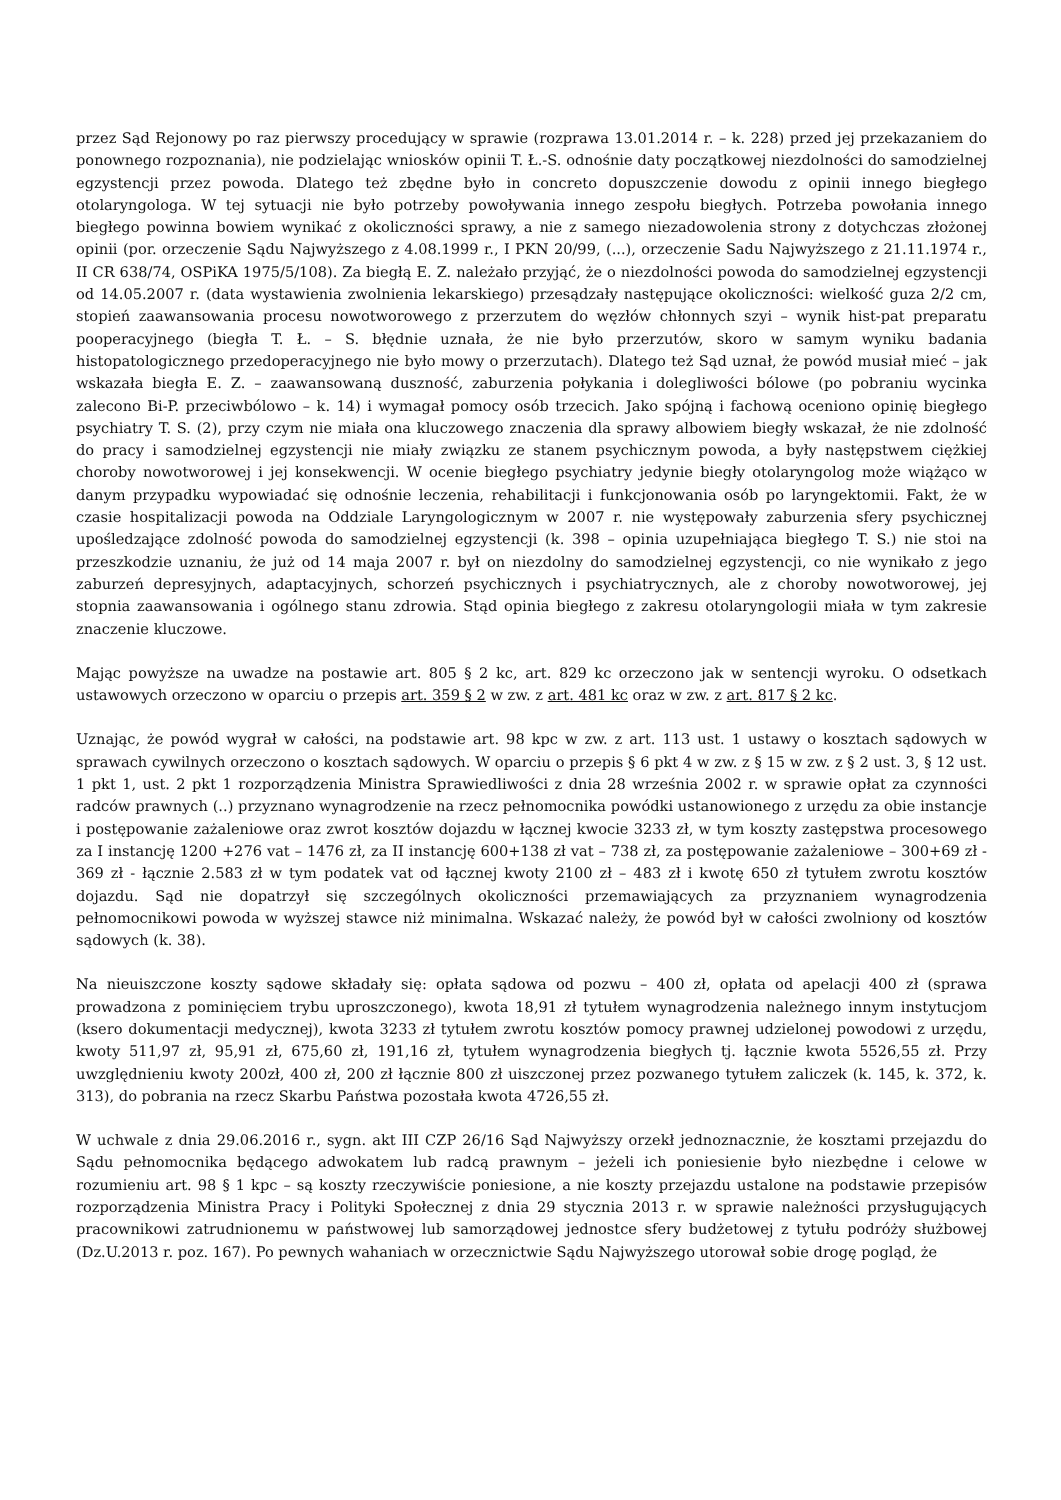przez Sąd Rejonowy po raz pierwszy procedujący w sprawie (rozprawa 13.01.2014 r. – k. 228) przed jej przekazaniem do ponownego rozpoznania), nie podzielając wniosków opinii T. Ł.-S. odnośnie daty początkowej niezdolności do samodzielnej egzystencji przez powoda. Dlatego też zbędne było in concreto dopuszczenie dowodu z opinii innego biegłego otolaryngologa. W tej sytuacji nie było potrzeby powoływania innego zespołu biegłych. Potrzeba powołania innego biegłego powinna bowiem wynikać z okoliczności sprawy, a nie z samego niezadowolenia strony z dotychczas złożonej opinii (por. orzeczenie Sądu Najwyższego z 4.08.1999 r., I PKN 20/99, (...), orzeczenie Sadu Najwyższego z 21.11.1974 r., II CR 638/74, OSPiKA 1975/5/108). Za biegłą E. Z. należało przyjąć, że o niezdolności powoda do samodzielnej egzystencji od 14.05.2007 r. (data wystawienia zwolnienia lekarskiego) przesądzały następujące okoliczności: wielkość guza 2/2 cm, stopień zaawansowania procesu nowotworowego z przerzutem do węzłów chłonnych szyi – wynik hist-pat preparatu pooperacyjnego (biegła T. Ł. – S. błędnie uznała, że nie było przerzutów, skoro w samym wyniku badania histopatologicznego przedoperacyjnego nie było mowy o przerzutach). Dlatego też Sąd uznał, że powód musiał mieć – jak wskazała biegła E. Z. – zaawansowaną duszność, zaburzenia połykania i dolegliwości bólowe (po pobraniu wycinka zalecono Bi-P. przeciwbólowo – k. 14) i wymagał pomocy osób trzecich. Jako spójną i fachową oceniono opinię biegłego psychiatry T. S. (2), przy czym nie miała ona kluczowego znaczenia dla sprawy albowiem biegły wskazał, że nie zdolność do pracy i samodzielnej egzystencji nie miały związku ze stanem psychicznym powoda, a były następstwem ciężkiej choroby nowotworowej i jej konsekwencji. W ocenie biegłego psychiatry jedynie biegły otolaryngolog może wiążąco w danym przypadku wypowiadać się odnośnie leczenia, rehabilitacji i funkcjonowania osób po laryngektomii. Fakt, że w czasie hospitalizacji powoda na Oddziale Laryngologicznym w 2007 r. nie występowały zaburzenia sfery psychicznej upośledzające zdolność powoda do samodzielnej egzystencji (k. 398 – opinia uzupełniająca biegłego T. S.) nie stoi na przeszkodzie uznaniu, że już od 14 maja 2007 r. był on niezdolny do samodzielnej egzystencji, co nie wynikało z jego zaburzeń depresyjnych, adaptacyjnych, schorzeń psychicznych i psychiatrycznych, ale z choroby nowotworowej, jej stopnia zaawansowania i ogólnego stanu zdrowia. Stąd opinia biegłego z zakresu otolaryngologii miała w tym zakresie znaczenie kluczowe.
Mając powyższe na uwadze na postawie art. 805 § 2 kc, art. 829 kc orzeczono jak w sentencji wyroku. O odsetkach ustawowych orzeczono w oparciu o przepis art. 359 § 2 w zw. z art. 481 kc oraz w zw. z art. 817 § 2 kc.
Uznając, że powód wygrał w całości, na podstawie art. 98 kpc w zw. z art. 113 ust. 1 ustawy o kosztach sądowych w sprawach cywilnych orzeczono o kosztach sądowych. W oparciu o przepis § 6 pkt 4 w zw. z § 15 w zw. z § 2 ust. 3, § 12 ust. 1 pkt 1, ust. 2 pkt 1 rozporządzenia Ministra Sprawiedliwości z dnia 28 września 2002 r. w sprawie opłat za czynności radców prawnych (..) przyznano wynagrodzenie na rzecz pełnomocnika powódki ustanowionego z urzędu za obie instancje i postępowanie zażaleniowe oraz zwrot kosztów dojazdu w łącznej kwocie 3233 zł, w tym koszty zastępstwa procesowego za I instancję 1200 +276 vat – 1476 zł, za II instancję 600+138 zł vat – 738 zł, za postępowanie zażaleniowe – 300+69 zł - 369 zł - łącznie 2.583 zł w tym podatek vat od łącznej kwoty 2100 zł – 483 zł i kwotę 650 zł tytułem zwrotu kosztów dojazdu. Sąd nie dopatrzył się szczególnych okoliczności przemawiających za przyznaniem wynagrodzenia pełnomocnikowi powoda w wyższej stawce niż minimalna. Wskazać należy, że powód był w całości zwolniony od kosztów sądowych (k. 38).
Na nieuiszczone koszty sądowe składały się: opłata sądowa od pozwu – 400 zł, opłata od apelacji 400 zł (sprawa prowadzona z pominięciem trybu uproszczonego), kwota 18,91 zł tytułem wynagrodzenia należnego innym instytucjom (ksero dokumentacji medycznej), kwota 3233 zł tytułem zwrotu kosztów pomocy prawnej udzielonej powodowi z urzędu, kwoty 511,97 zł, 95,91 zł, 675,60 zł, 191,16 zł, tytułem wynagrodzenia biegłych tj. łącznie kwota 5526,55 zł. Przy uwzględnieniu kwoty 200zł, 400 zł, 200 zł łącznie 800 zł uiszczonej przez pozwanego tytułem zaliczek (k. 145, k. 372, k. 313), do pobrania na rzecz Skarbu Państwa pozostała kwota 4726,55 zł.
W uchwale z dnia 29.06.2016 r., sygn. akt III CZP 26/16 Sąd Najwyższy orzekł jednoznacznie, że kosztami przejazdu do Sądu pełnomocnika będącego adwokatem lub radcą prawnym – jeżeli ich poniesienie było niezbędne i celowe w rozumieniu art. 98 § 1 kpc – są koszty rzeczywiście poniesione, a nie koszty przejazdu ustalone na podstawie przepisów rozporządzenia Ministra Pracy i Polityki Społecznej z dnia 29 stycznia 2013 r. w sprawie należności przysługujących pracownikowi zatrudnionemu w państwowej lub samorządowej jednostce sfery budżetowej z tytułu podróży służbowej (Dz.U.2013 r. poz. 167). Po pewnych wahaniach w orzecznictwie Sądu Najwyższego utorował sobie drogę pogląd, że